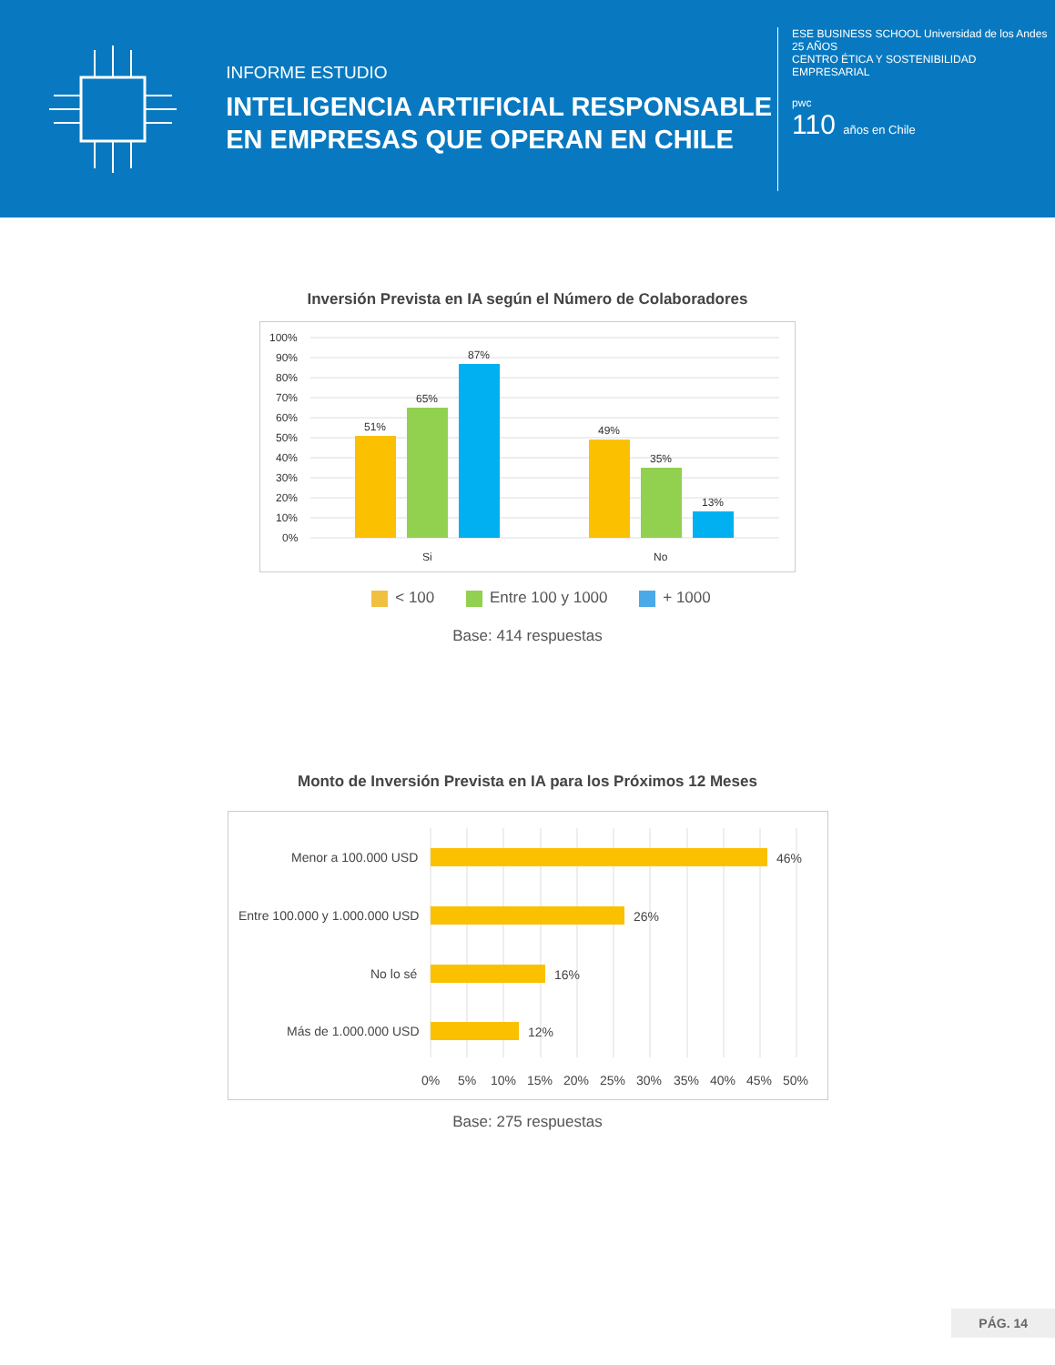INFORME ESTUDIO
INTELIGENCIA ARTIFICIAL RESPONSABLE EN EMPRESAS QUE OPERAN EN CHILE
ESE BUSINESS SCHOOL Universidad de los Andes
25 AÑOS
CENTRO ÉTICA Y SOSTENIBILIDAD EMPRESARIAL
pwc
110 años en Chile
Inversión Prevista en IA según el Número de Colaboradores
100%
90%
80%
70%
60%
50%
40%
30%
20%
10%
0%
51%
65%
87%
49%
35%
13%
Si
No
< 100 Entre 100 y 1000 + 1000
Base: 414 respuestas
Monto de Inversión Prevista en IA para los Próximos 12 Meses
Menor a 100.000 USD
Entre 100.000 y 1.000.000 USD
No lo sé
Más de 1.000.000 USD
46%
26%
16%
12%
0%
5%
10%
15%
20%
25%
30%
35%
40%
45%
50%
Base: 275 respuestas
PÁG. 14